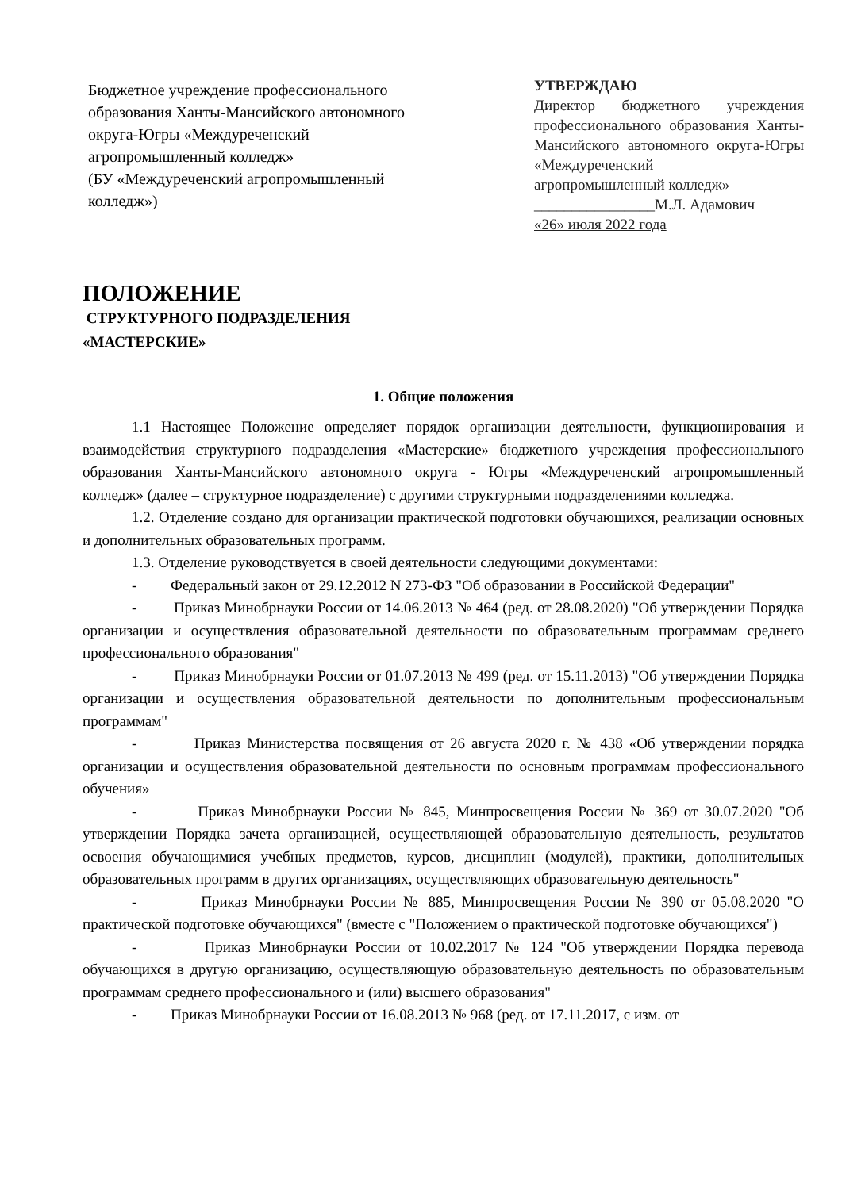Бюджетное учреждение профессионального образования Ханты-Мансийского автономного округа-Югры «Междуреченский агропромышленный колледж»
(БУ «Междуреченский агропромышленный колледж»)
УТВЕРЖДАЮ
Директор бюджетного учреждения профессионального образования Ханты-Мансийского автономного округа-Югры «Междуреченский
агропромышленный колледж»
________________М.Л. Адамович
«26» июля 2022 года
ПОЛОЖЕНИЕ
СТРУКТУРНОГО ПОДРАЗДЕЛЕНИЯ
«МАСТЕРСКИЕ»
1. Общие положения
1.1 Настоящее Положение определяет порядок организации деятельности, функционирования и взаимодействия структурного подразделения «Мастерские» бюджетного учреждения профессионального образования Ханты-Мансийского автономного округа - Югры «Междуреченский агропромышленный колледж» (далее – структурное подразделение) с другими структурными подразделениями колледжа.
1.2. Отделение создано для организации практической подготовки обучающихся, реализации основных и дополнительных образовательных программ.
1.3. Отделение руководствуется в своей деятельности следующими документами:
- Федеральный закон от 29.12.2012 N 273-ФЗ "Об образовании в Российской Федерации"
- Приказ Минобрнауки России от 14.06.2013 № 464 (ред. от 28.08.2020) "Об утверждении Порядка организации и осуществления образовательной деятельности по образовательным программам среднего профессионального образования"
- Приказ Минобрнауки России от 01.07.2013 № 499 (ред. от 15.11.2013) "Об утверждении Порядка организации и осуществления образовательной деятельности по дополнительным профессиональным программам"
- Приказ Министерства посвящения от 26 августа 2020 г. № 438 «Об утверждении порядка организации и осуществления образовательной деятельности по основным программам профессионального обучения»
- Приказ Минобрнауки России № 845, Минпросвещения России № 369 от 30.07.2020 "Об утверждении Порядка зачета организацией, осуществляющей образовательную деятельность, результатов освоения обучающимися учебных предметов, курсов, дисциплин (модулей), практики, дополнительных образовательных программ в других организациях, осуществляющих образовательную деятельность"
- Приказ Минобрнауки России № 885, Минпросвещения России № 390 от 05.08.2020 "О практической подготовке обучающихся" (вместе с "Положением о практической подготовке обучающихся")
- Приказ Минобрнауки России от 10.02.2017 № 124 "Об утверждении Порядка перевода обучающихся в другую организацию, осуществляющую образовательную деятельность по образовательным программам среднего профессионального и (или) высшего образования"
- Приказ Минобрнауки России от 16.08.2013 № 968 (ред. от 17.11.2017, с изм. от